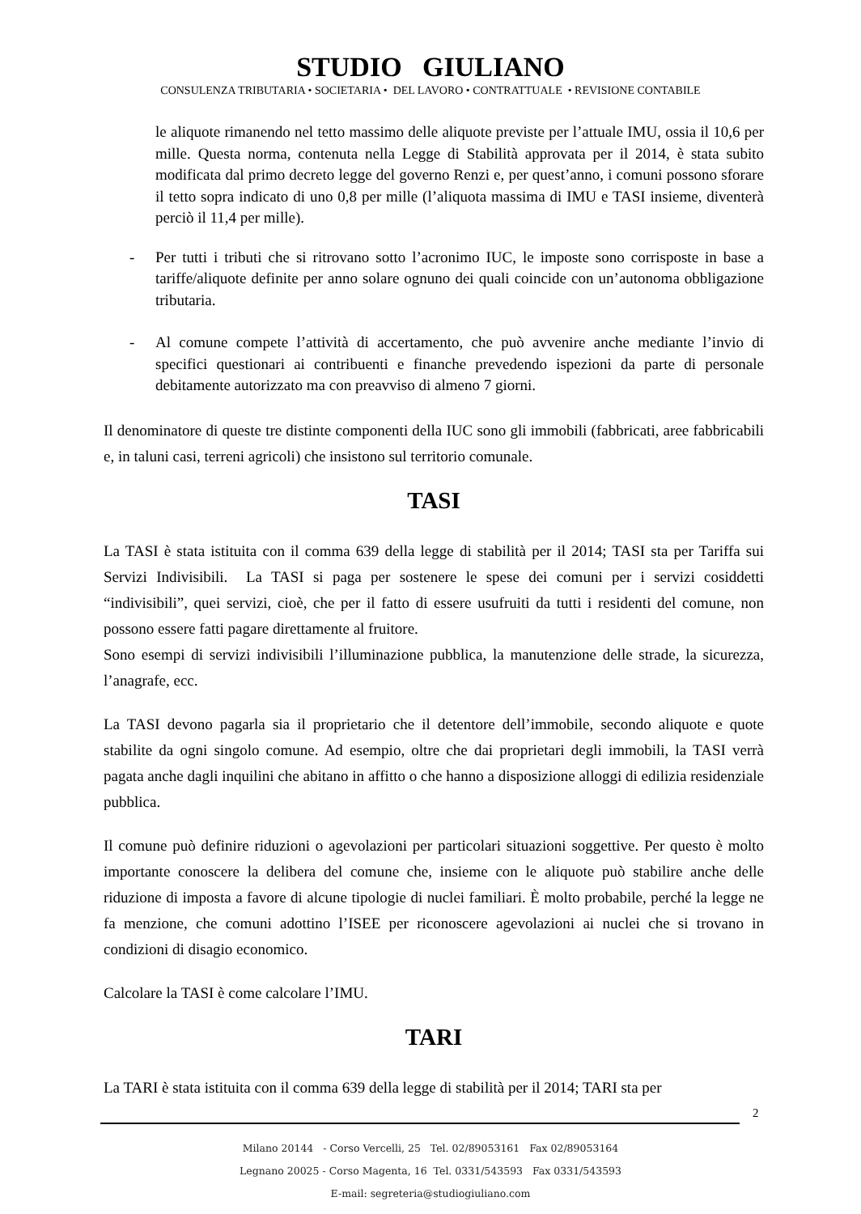STUDIO GIULIANO
CONSULENZA TRIBUTARIA • SOCIETARIA • DEL LAVORO • CONTRATTUALE • REVISIONE CONTABILE
le aliquote rimanendo nel tetto massimo delle aliquote previste per l’attuale IMU, ossia il 10,6 per mille. Questa norma, contenuta nella Legge di Stabilità approvata per il 2014, è stata subito modificata dal primo decreto legge del governo Renzi e, per quest’anno, i comuni possono sforare il tetto sopra indicato di uno 0,8 per mille (l’aliquota massima di IMU e TASI insieme, diventerà perciò il 11,4 per mille).
- Per tutti i tributi che si ritrovano sotto l’acronimo IUC, le imposte sono corrisposte in base a tariffe/aliquote definite per anno solare ognuno dei quali coincide con un’autonoma obbligazione tributaria.
- Al comune compete l’attività di accertamento, che può avvenire anche mediante l’invio di specifici questionari ai contribuenti e finanche prevedendo ispezioni da parte di personale debitamente autorizzato ma con preavviso di almeno 7 giorni.
Il denominatore di queste tre distinte componenti della IUC sono gli immobili (fabbricati, aree fabbricabili e, in taluni casi, terreni agricoli) che insistono sul territorio comunale.
TASI
La TASI è stata istituita con il comma 639 della legge di stabilità per il 2014; TASI sta per Tariffa sui Servizi Indivisibili. La TASI si paga per sostenere le spese dei comuni per i servizi cosiddetti “indivisibili”, quei servizi, cioè, che per il fatto di essere usufruiti da tutti i residenti del comune, non possono essere fatti pagare direttamente al fruitore.
Sono esempi di servizi indivisibili l’illuminazione pubblica, la manutenzione delle strade, la sicurezza, l’anagrafe, ecc.
La TASI devono pagarla sia il proprietario che il detentore dell’immobile, secondo aliquote e quote stabilite da ogni singolo comune. Ad esempio, oltre che dai proprietari degli immobili, la TASI verrà pagata anche dagli inquilini che abitano in affitto o che hanno a disposizione alloggi di edilizia residenziale pubblica.
Il comune può definire riduzioni o agevolazioni per particolari situazioni soggettive. Per questo è molto importante conoscere la delibera del comune che, insieme con le aliquote può stabilire anche delle riduzione di imposta a favore di alcune tipologie di nuclei familiari. È molto probabile, perché la legge ne fa menzione, che comuni adottino l’ISEE per riconoscere agevolazioni ai nuclei che si trovano in condizioni di disagio economico.
Calcolare la TASI è come calcolare l’IMU.
TARI
La TARI è stata istituita con il comma 639 della legge di stabilità per il 2014; TARI sta per
2
Milano 20144 - Corso Vercelli, 25 Tel. 02/89053161 Fax 02/89053164
Legnano 20025 - Corso Magenta, 16 Tel. 0331/543593 Fax 0331/543593
E-mail: segreteria@studiogiuliano.com